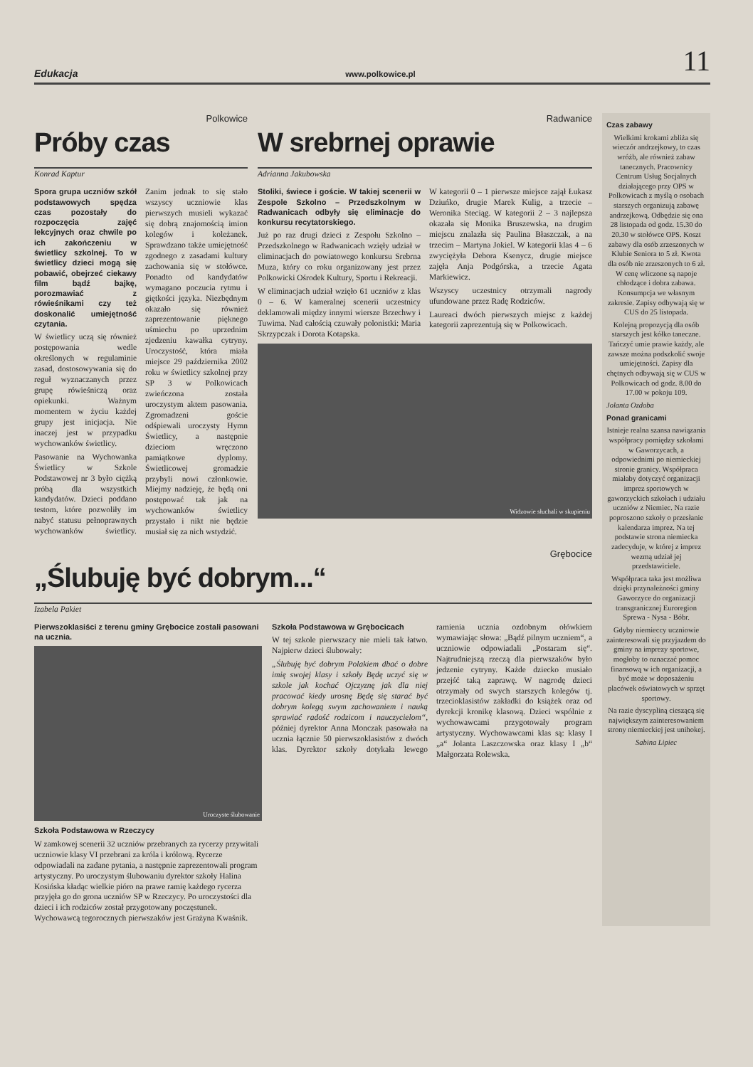Edukacja www.polkowice.pl 11
Polkowice
Próby czas
Konrad Kaptur
Spora grupa uczniów szkół podstawowych spędza czas pozostały do rozpoczęcia zajęć lekcyjnych oraz chwile po ich zakończeniu w świetlicy szkolnej. To w świetlicy dzieci mogą się pobawić, obejrzeć ciekawy film bądź bajkę, porozmawiać z rówieśnikami czy też doskonalić umiejętność czytania.
W świetlicy uczą się również postępowania wedle określonych w regulaminie zasad, dostosowywania się do reguł wyznaczanych przez grupę rówieśniczą oraz opiekunki. Ważnym momentem w życiu każdej grupy jest inicjacja. Nie inaczej jest w przypadku wychowanków świetlicy.
Pasowanie na Wychowanka Świetlicy w Szkole Podstawowej nr 3 było ciężką próbą dla wszystkich kandydatów. Dzieci poddano testom, które pozwoliły im nabyć statusu pełnoprawnych wychowanków świetlicy. Zanim jednak to się stało wszyscy uczniowie klas pierwszych musieli wykazać się dobrą znajomością imion kolegów i koleżanek. Sprawdzano także umiejętność zgodnego z zasadami kultury zachowania się w stołówce. Ponadto od kandydatów wymagano poczucia rytmu i giętkości języka. Niezbędnym okazało się również zaprezentowanie pięknego uśmiechu po uprzednim zjedzeniu kawałka cytryny. Uroczystość, która miała miejsce 29 października 2002 roku w świetlicy szkolnej przy SP 3 w Polkowicach zwieńczona została uroczystym aktem pasowania. Zgromadzeni goście odśpiewali uroczysty Hymn Świetlicy, a następnie dzieciom wręczono pamiątkowe dyplomy. Świetlicowej gromadzie przybyli nowi członkowie. Miejmy nadzieję, że będą oni postępować tak jak na wychowanków świetlicy przystało i nikt nie będzie musiał się za nich wstydzić.
Radwanice
W srebrnej oprawie
Adrianna Jakubowska
Stoliki, świece i goście. W takiej scenerii w Zespole Szkolno – Przedszkolnym w Radwanicach odbyły się eliminacje do konkursu recytatorskiego.
Już po raz drugi dzieci z Zespołu Szkolno – Przedszkolnego w Radwanicach wzięły udział w eliminacjach do powiatowego konkursu Srebrna Muza, który co roku organizowany jest przez Polkowicki Ośrodek Kultury, Sportu i Rekreacji.
W eliminacjach udział wzięło 61 uczniów z klas 0 – 6. W kameralnej scenerii uczestnicy deklamowali między innymi wiersze Brzechwy i Tuwima. Nad całością czuwały polonistki: Maria Skrzypczak i Dorota Kotapska.
W kategorii 0 – 1 pierwsze miejsce zajął Łukasz Dziuńko, drugie Marek Kulig, a trzecie – Weronika Steciąg. W kategorii 2 – 3 najlepsza okazała się Monika Bruszewska, na drugim miejscu znalazła się Paulina Błaszczak, a na trzecim – Martyna Jokiel. W kategorii klas 4 – 6 zwyciężyła Debora Ksenycz, drugie miejsce zajęła Anja Podgórska, a trzecie Agata Markiewicz.
Wszyscy uczestnicy otrzymali nagrody ufundowane przez Radę Rodziców.
Laureaci dwóch pierwszych miejsc z każdej kategorii zaprezentują się w Polkowicach.
Widzowie słuchali w skupieniu
Grębocice
„Ślubuję być dobrym...“
Izabela Pakiet
Pierwszoklasiści z terenu gminy Grębocice zostali pasowani na ucznia.
Uroczyste ślubowanie
Szkoła Podstawowa w Rzeczycy
W zamkowej scenerii 32 uczniów przebranych za rycerzy przywitali uczniowie klasy VI przebrani za króla i królową. Rycerze odpowiadali na zadane pytania, a następnie zaprezentowali program artystyczny. Po uroczystym ślubowaniu dyrektor szkoły Halina Kosińska kładąc wielkie pióro na prawe ramię każdego rycerza przyjęła go do grona uczniów SP w Rzeczycy. Po uroczystości dla dzieci i ich rodziców został przygotowany poczęstunek. Wychowawcą tegorocznych pierwszaków jest Grażyna Kwaśnik.
Szkoła Podstawowa w Grębocicach
W tej szkole pierwszacy nie mieli tak łatwo. Najpierw dzieci ślubowały:
„Ślubuję być dobrym Polakiem dbać o dobre imię swojej klasy i szkoły Będę uczyć się w szkole jak kochać Ojczyznę jak dla niej pracować kiedy urosnę Będę się starać być dobrym kolegą swym zachowaniem i nauką sprawiać radość rodzicom i nauczycielom“, później dyrektor Anna Monczak pasowała na ucznia łącznie 50 pierwszoklasistów z dwóch klas. Dyrektor szkoły dotykała lewego ramienia ucznia ozdobnym ołówkiem wymawiając słowa: „Bądź pilnym uczniem“, a uczniowie odpowiadali „Postaram się“. Najtrudniejszą rzeczą dla pierwszaków było jedzenie cytryny. Każde dziecko musiało przejść taką zaprawę. W nagrodę dzieci otrzymały od swych starszych kolegów tj. trzecioklasistów zakładki do książek oraz od dyrekcji kronikę klasową. Dzieci wspólnie z wychowawcami przygotowały program artystyczny. Wychowawcami klas są: klasy I „a“ Jolanta Laszczowska oraz klasy I „b“ Małgorzata Rolewska.
Czas zabawy
Wielkimi krokami zbliża się wieczór andrzejkowy, to czas wróżb, ale również zabaw tanecznych. Pracownicy Centrum Usług Socjalnych działającego przy OPS w Polkowicach z myślą o osobach starszych organizują zabawę andrzejkową. Odbędzie się ona 28 listopada od godz. 15.30 do 20.30 w stołówce OPS. Koszt zabawy dla osób zrzeszonych w Klubie Seniora to 5 zł. Kwota dla osób nie zrzeszonych to 6 zł. W cenę wliczone są napoje chłodzące i dobra zabawa. Konsumpcja we własnym zakresie. Zapisy odbywają się w CUS do 25 listopada.
Kolejną propozycją dla osób starszych jest kółko taneczne. Tańczyć umie prawie każdy, ale zawsze można podszkolić swoje umiejętności. Zapisy dla chętnych odbywają się w CUS w Polkowicach od godz. 8.00 do 17.00 w pokoju 109.
Jolanta Ozdoba
Ponad granicami
Istnieje realna szansa nawiązania współpracy pomiędzy szkołami w Gaworzycach, a odpowiednimi po niemieckiej stronie granicy. Współpraca miałaby dotyczyć organizacji imprez sportowych w gaworzyckich szkołach i udziału uczniów z Niemiec. Na razie poproszono szkoły o przesłanie kalendarza imprez. Na tej podstawie strona niemiecka zadecyduje, w której z imprez wezmą udział jej przedstawiciele.
Współpraca taka jest możliwa dzięki przynależności gminy Gaworzyce do organizacji transgranicznej Euroregion Sprewa - Nysa - Bóbr.
Gdyby niemieccy uczniowie zainteresowali się przyjazdem do gminy na imprezy sportowe, mogłoby to oznaczać pomoc finansową w ich organizacji, a być może w doposażeniu placówek oświatowych w sprzęt sportowy.
Na razie dyscypliną cieszącą się największym zainteresowaniem strony niemieckiej jest unihokej.
Sabina Lipiec